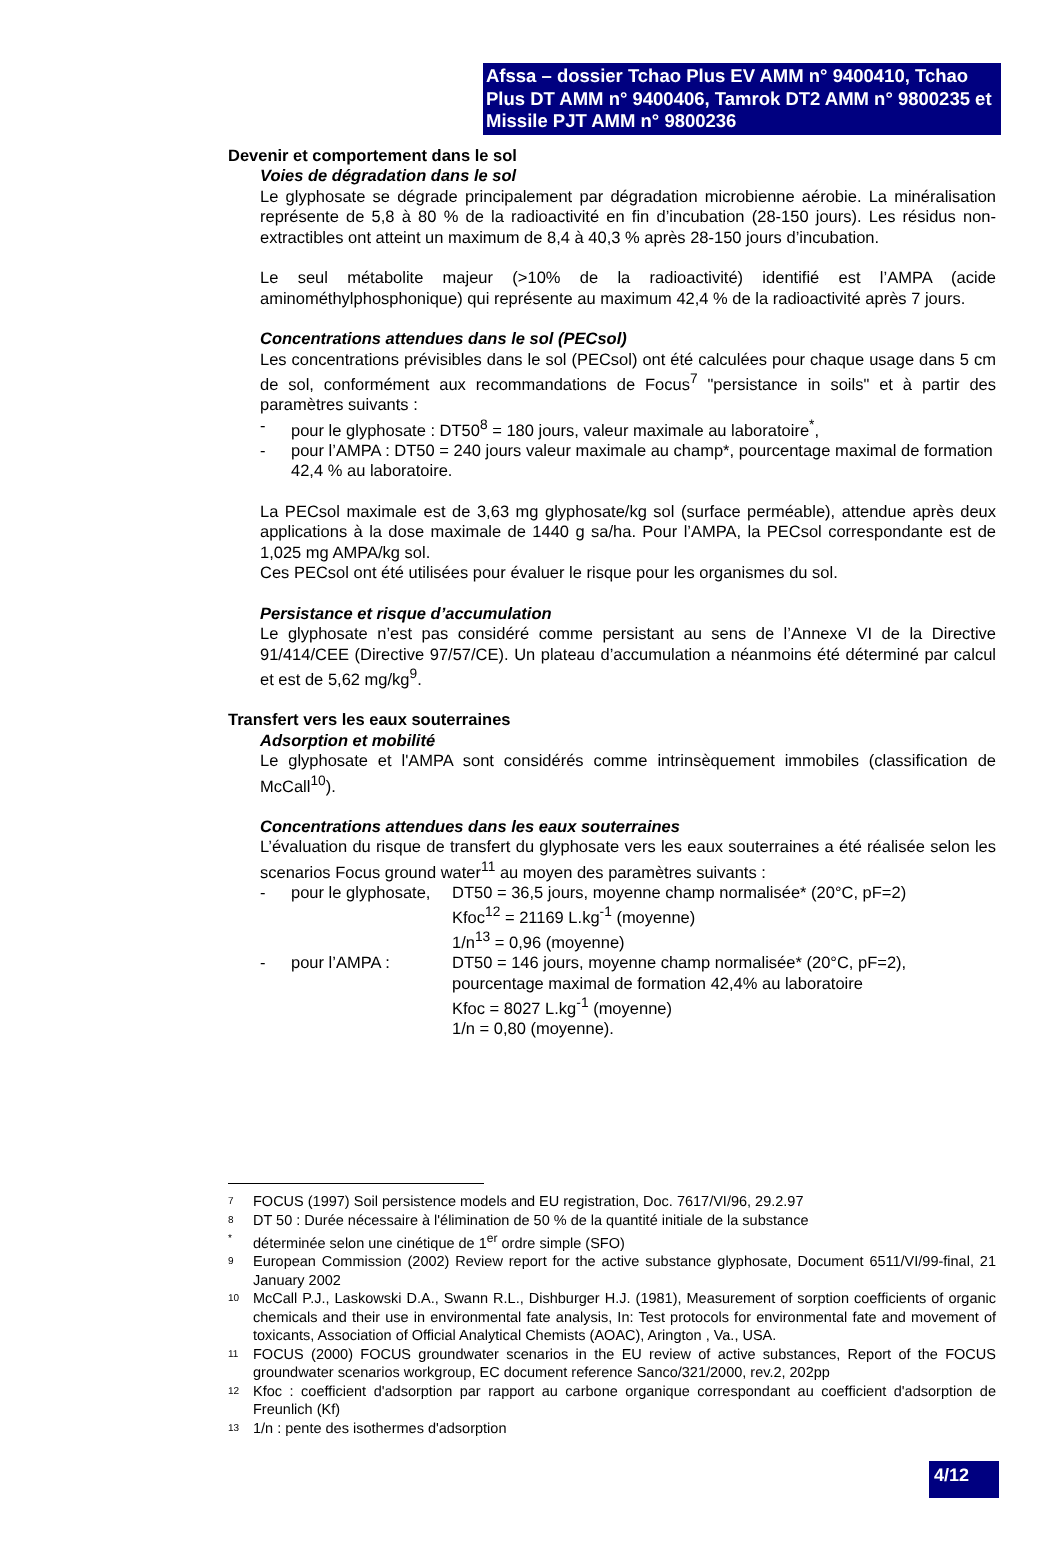Afssa – dossier Tchao Plus EV AMM n° 9400410, Tchao Plus DT AMM n° 9400406, Tamrok DT2 AMM n° 9800235 et Missile PJT AMM n° 9800236
Devenir et comportement dans le sol
Voies de dégradation dans le sol
Le glyphosate se dégrade principalement par dégradation microbienne aérobie. La minéralisation représente de 5,8 à 80 % de la radioactivité en fin d’incubation (28-150 jours). Les résidus non-extractibles ont atteint un maximum de 8,4 à 40,3 % après 28-150 jours d’incubation.
Le seul métabolite majeur (>10% de la radioactivité) identifié est l’AMPA (acide aminométhylphosphonique) qui représente au maximum 42,4 % de la radioactivité après 7 jours.
Concentrations attendues dans le sol (PECsol)
Les concentrations prévisibles dans le sol (PECsol) ont été calculées pour chaque usage dans 5 cm de sol, conformément aux recommandations de Focus<sup>7</sup> "persistance in soils" et à partir des paramètres suivants :
- pour le glyphosate : DT50<sup>8</sup> = 180 jours, valeur maximale au laboratoire<sup>*</sup>,
- pour l’AMPA : DT50 = 240 jours valeur maximale au champ*, pourcentage maximal de formation 42,4 % au laboratoire.
La PECsol maximale est de 3,63 mg glyphosate/kg sol (surface perméable), attendue après deux applications à la dose maximale de 1440 g sa/ha. Pour l’AMPA, la PECsol correspondante est de 1,025 mg AMPA/kg sol.
Ces PECsol ont été utilisées pour évaluer le risque pour les organismes du sol.
Persistance et risque d’accumulation
Le glyphosate n’est pas considéré comme persistant au sens de l’Annexe VI de la Directive 91/414/CEE (Directive 97/57/CE). Un plateau d’accumulation a néanmoins été déterminé par calcul et est de 5,62 mg/kg<sup>9</sup>.
Transfert vers les eaux souterraines
Adsorption et mobilité
Le glyphosate et l'AMPA sont considérés comme intrinsèquement immobiles (classification de McCall<sup>10</sup>).
Concentrations attendues dans les eaux souterraines
L’évaluation du risque de transfert du glyphosate vers les eaux souterraines a été réalisée selon les scenarios Focus ground water<sup>11</sup> au moyen des paramètres suivants :
- pour le glyphosate, DT50 = 36,5 jours, moyenne champ normalisée* (20°C, pF=2)
Kfoc<sup>12</sup> = 21169 L.kg<sup>-1</sup> (moyenne)
1/n<sup>13</sup> = 0,96 (moyenne) - pour l’AMPA : DT50 = 146 jours, moyenne champ normalisée* (20°C, pF=2),
pourcentage maximal de formation 42,4% au laboratoire
Kfoc = 8027 L.kg<sup>-1</sup> (moyenne)
1/n = 0,80 (moyenne).
7 FOCUS (1997) Soil persistence models and EU registration, Doc. 7617/VI/96, 29.2.97
8 DT 50 : Durée nécessaire à l'élimination de 50 % de la quantité initiale de la substance
* déterminée selon une cinétique de 1<sup>er</sup> ordre simple (SFO)
9 European Commission (2002) Review report for the active substance glyphosate, Document 6511/VI/99-final, 21 January 2002
10 McCall P.J., Laskowski D.A., Swann R.L., Dishburger H.J. (1981), Measurement of sorption coefficients of organic chemicals and their use in environmental fate analysis, In: Test protocols for environmental fate and movement of toxicants, Association of Official Analytical Chemists (AOAC), Arington , Va., USA.
11 FOCUS (2000) FOCUS groundwater scenarios in the EU review of active substances, Report of the FOCUS groundwater scenarios workgroup, EC document reference Sanco/321/2000, rev.2, 202pp
12 Kfoc : coefficient d'adsorption par rapport au carbone organique correspondant au coefficient d'adsorption de Freunlich (Kf)
13 1/n : pente des isothermes d'adsorption
4/12